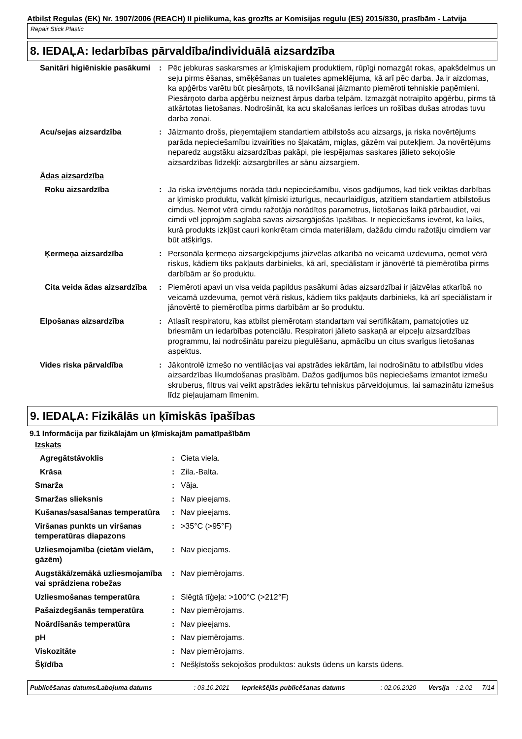Atbilst Regulas (EK) Nr. 1907/2006 (REACH) II pielikuma, kas grozīts ar Komisijas regulu (ES) 2015/830, prasībām - Latvija
Repair Stick Plastic
8. IEDAĻA: Iedarbības pārvaldība/individuālā aizsardzība
| Sanitāri higiēniskie pasākumi | : | Pēc jebkuras saskarsmes ar ķīmiskajiem produktiem, rūpīgi nomazgāt rokas, apakšdelmus un seju pirms ēšanas, smēķēšanas un tualetes apmeklējuma, kā arī pēc darba. Ja ir aizdomas, ka apģērbs varētu būt piesārņots, tā novilkšanai jāizmanto piemēroti tehniskie paņēmieni. Piesārņoto darba apģērbu neiznest ārpus darba telpām. Izmazgāt notraipīto apģērbu, pirms tā atkārtotas lietošanas. Nodrošināt, ka acu skalošanas ierīces un rošības dušas atrodas tuvu darba zonai. |
| Acu/sejas aizsardzība | : | Jāizmanto drošs, pieņemtajiem standartiem atbilstošs acu aizsargs, ja riska novērtējums parāda nepieciešamību izvairīties no šļakatām, miglas, gāzēm vai putekļiem. Ja novērtējums neparedz augstāku aizsardzības pakāpi, pie iespējamas saskares jālieto sekojošie aizsardzības līdzekļi: aizsargbrilles ar sānu aizsargiem. |
| Ādas aizsardzība | | |
| Roku aizsardzība | : | Ja riska izvērtējums norāda tādu nepieciešamību, visos gadījumos, kad tiek veiktas darbības ar ķīmisko produktu, valkāt ķīmiski izturīgus, necaurlaidīgus, atzītiem standartiem atbilstošus cimdus. Ņemot vērā cimdu ražotāja norādītos parametrus, lietošanas laikā pārbaudiet, vai cimdi vēl joprojām saglabā savas aizsargājošās īpašības. Ir nepieciešams ievērot, ka laiks, kurā produkts izkļūst cauri konkrētam cimda materiālam, dažādu cimdu ražotāju cimdiem var būt atšķirīgs. |
| Ķermeņa aizsardzība | : | Personāla ķermeņa aizsargekipējums jāizvēlas atkarībā no veicamā uzdevuma, ņemot vērā riskus, kādiem tiks pakļauts darbinieks, kā arī, speciālistam ir jānovērtē tā piemērotība pirms darbībām ar šo produktu. |
| Cita veida ādas aizsardzība | : | Piemēroti apavi un visa veida papildus pasākumi ādas aizsardzībai ir jāizvēlas atkarībā no veicamā uzdevuma, ņemot vērā riskus, kādiem tiks pakļauts darbinieks, kā arī speciālistam ir jānovērtē to piemērotība pirms darbībām ar šo produktu. |
| Elpošanas aizsardzība | : | Atlasīt respiratoru, kas atbilst piemērotam standartam vai sertifikātam, pamatojoties uz briesmām un iedarbības potenciālu. Respiratori jālieto saskaņā ar elpceļu aizsardzības programmu, lai nodrošinātu pareizu piegulēšanu, apmācību un citus svarīgus lietošanas aspektus. |
| Vides riska pārvaldība | : | Jākontrolē izmešo no ventilācijas vai apstrādes iekārtām, lai nodrošinātu to atbilstību vides aizsardzības likumdošanas prasībām. Dažos gadījumos būs nepieciešams izmantot izmešu skruberus, filtrus vai veikt apstrādes iekārtu tehniskus pārveidojumus, lai samazinātu izmešus līdz pieļaujamam līmenim. |
9. IEDAĻA: Fizikālās un ķīmiskās īpašības
9.1 Informācija par fizikālajām un ķīmiskajām pamatīpašībām
| Izskats | | |
| Agregātstāvoklis | : | Cieta viela. |
| Krāsa | : | Zila.-Balta. |
| Smarža | : | Vāja. |
| Smaržas slieksnis | : | Nav pieejams. |
| Kušanas/sasalšanas temperatūra | : | Nav pieejams. |
| Viršanas punkts un viršanas temperatūras diapazons | : | >35°C (>95°F) |
| Uzliesmojamība (cietām vielām, gāzēm) | : | Nav pieejams. |
| Augstākā/zemākā uzliesmojamība vai sprādziena robežas | : | Nav piemērojams. |
| Uzliesmošanas temperatūra | : | Slēgtā tīģeļa: >100°C (>212°F) |
| Pašaizdegšanās temperatūra | : | Nav piemērojams. |
| Noārdīšanās temperatūra | : | Nav pieejams. |
| pH | : | Nav piemērojams. |
| Viskozitāte | : | Nav piemērojams. |
| Šķīdība | : | Nešķīstošs sekojošos produktos: auksts ūdens un karsts ūdens. |
| Publicēšanas datums/Labojuma datums | : 03.10.2021 | Iepriekšējās publicēšanas datums | : 02.06.2020 | Versija | : 2.02 | 7/14 |